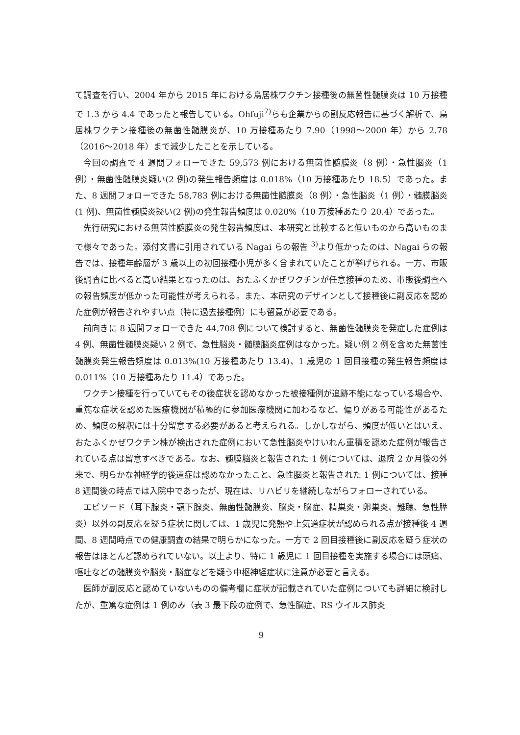て調査を行い、2004 年から 2015 年における鳥居株ワクチン接種後の無菌性髄膜炎は 10 万接種で 1.3 から 4.4 であったと報告している。Ohfuji<sup>7)</sup>らも企業からの副反応報告に基づく解析で、鳥居株ワクチン接種後の無菌性髄膜炎が、10 万接種あたり 7.90（1998〜2000 年）から 2.78（2016〜2018 年）まで減少したことを示している。
今回の調査で 4 週間フォローできた 59,573 例における無菌性髄膜炎（8 例）・急性脳炎（1 例）・無菌性髄膜炎疑い(2 例)の発生報告頻度は 0.018%（10 万接種あたり 18.5）であった。また、8 週間フォローできた 58,783 例における無菌性髄膜炎（8 例）・急性脳炎（1 例）・髄膜脳炎(1 例)、無菌性髄膜炎疑い(2 例)の発生報告頻度は 0.020%（10 万接種あたり 20.4）であった。
先行研究における無菌性髄膜炎の発生報告頻度は、本研究と比較すると低いものから高いものまで様々であった。添付文書に引用されている Nagai らの報告 <sup>3)</sup>より低かったのは、Nagai らの報告では、接種年齢層が 3 歳以上の初回接種小児が多く含まれていたことが挙げられる。一方、市販後調査に比べると高い結果となったのは、おたふくかぜワクチンが任意接種のため、市販後調査への報告頻度が低かった可能性が考えられる。また、本研究のデザインとして接種後に副反応を認めた症例が報告されやすい点（特に過去接種例）にも留意が必要である。
前向きに 8 週間フォローできた 44,708 例について検討すると、無菌性髄膜炎を発症した症例は 4 例、無菌性髄膜炎疑い 2 例で、急性脳炎・髄膜脳炎症例はなかった。疑い例 2 例を含めた無菌性髄膜炎発生報告頻度は 0.013%(10 万接種あたり 13.4)、1 歳児の 1 回目接種の発生報告頻度は 0.011%（10 万接種あたり 11.4）であった。
ワクチン接種を行っていてもその後症状を認めなかった被接種例が追跡不能になっている場合や、重篤な症状を認めた医療機関が積極的に参加医療機関に加わるなど、偏りがある可能性があるため、頻度の解釈には十分留意する必要があると考えられる。しかしながら、頻度が低いとはいえ、おたふくかぜワクチン株が検出された症例において急性脳炎やけいれん重積を認めた症例が報告されている点は留意すべきである。なお、髄膜脳炎と報告された 1 例については、退院 2 か月後の外来で、明らかな神経学的後遺症は認めなかったこと、急性脳炎と報告された 1 例については、接種 8 週間後の時点では入院中であったが、現在は、リハビリを継続しながらフォローされている。
エピソード（耳下腺炎・顎下腺炎、無菌性髄膜炎、脳炎・脳症、精巣炎・卵巣炎、難聴、急性膵炎）以外の副反応を疑う症状に関しては、1 歳児に発熱や上気道症状が認められる点が接種後 4 週間、8 週間時点での健康調査の結果で明らかになった。一方で 2 回目接種後に副反応を疑う症状の報告はほとんど認められていない。以上より、特に 1 歳児に 1 回目接種を実施する場合には頭痛、嘔吐などの髄膜炎や脳炎・脳症などを疑う中枢神経症状に注意が必要と言える。
医師が副反応と認めていないものの備考欄に症状が記載されていた症例についても詳細に検討したが、重篤な症例は 1 例のみ（表 3 最下段の症例で、急性脳症、RS ウイルス肺炎
9